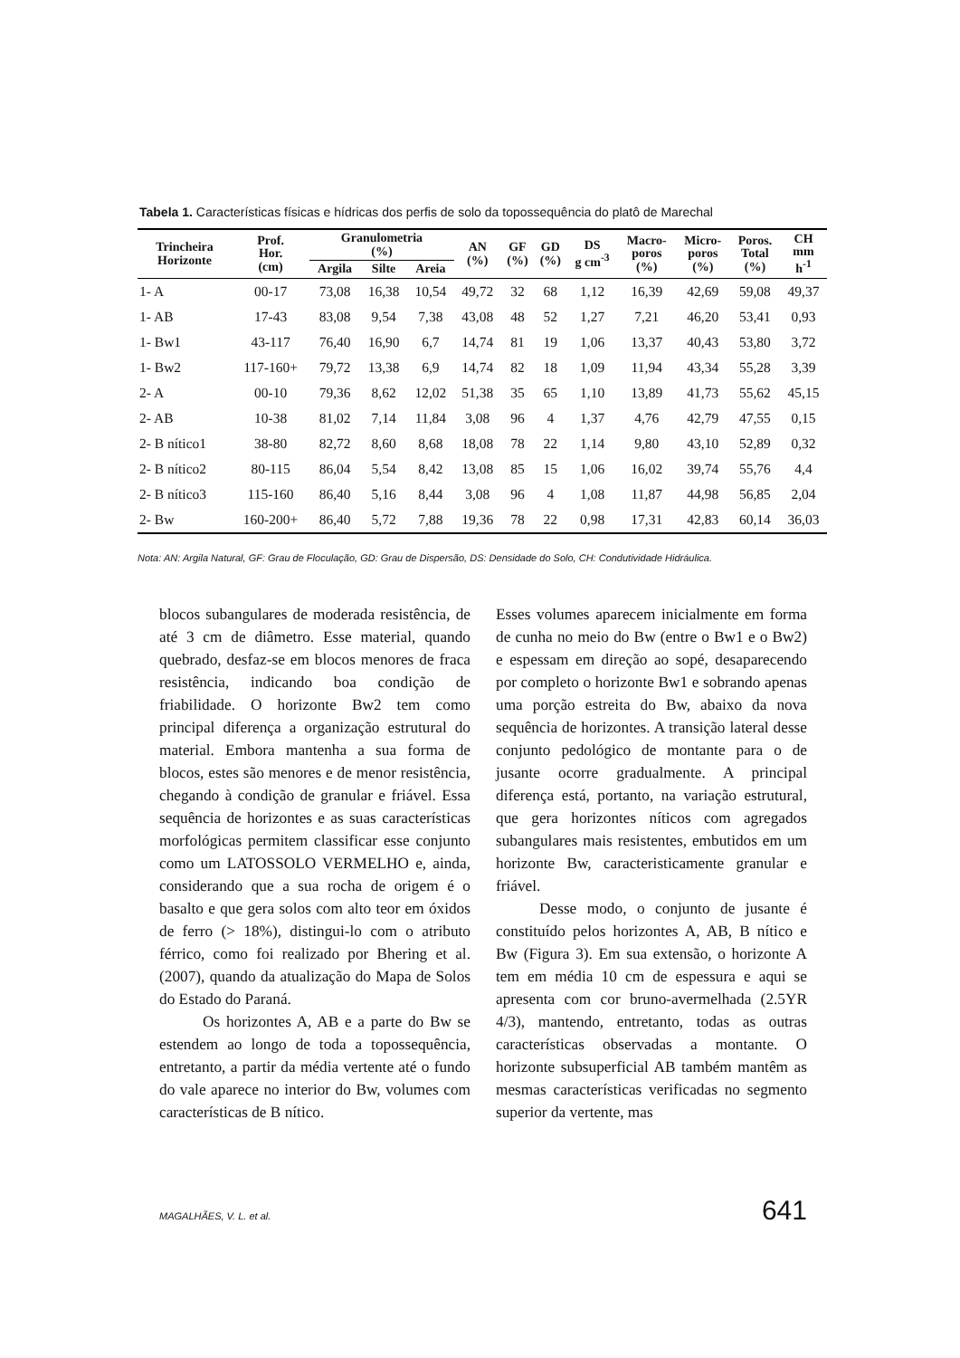Tabela 1. Características físicas e hídricas dos perfis de solo da topossequência do platô de Marechal
| Trincheira Horizonte | Prof. Hor. (cm) | Granulometria (%) | | | AN (%) | GF (%) | GD (%) | DS g cm<sup>-3</sup> | Macro- poros (%) | Micro- poros (%) | Poros. Total (%) | CH mm h<sup>-1</sup> |
| --- | --- | --- | --- | --- | --- | --- | --- | --- | --- | --- | --- | --- |
| | | Argila | Silte | Areia | | | | | | | | |
| 1- A | 00-17 | 73,08 | 16,38 | 10,54 | 49,72 | 32 | 68 | 1,12 | 16,39 | 42,69 | 59,08 | 49,37 |
| 1- AB | 17-43 | 83,08 | 9,54 | 7,38 | 43,08 | 48 | 52 | 1,27 | 7,21 | 46,20 | 53,41 | 0,93 |
| 1- Bw1 | 43-117 | 76,40 | 16,90 | 6,7 | 14,74 | 81 | 19 | 1,06 | 13,37 | 40,43 | 53,80 | 3,72 |
| 1- Bw2 | 117-160+ | 79,72 | 13,38 | 6,9 | 14,74 | 82 | 18 | 1,09 | 11,94 | 43,34 | 55,28 | 3,39 |
| 2- A | 00-10 | 79,36 | 8,62 | 12,02 | 51,38 | 35 | 65 | 1,10 | 13,89 | 41,73 | 55,62 | 45,15 |
| 2- AB | 10-38 | 81,02 | 7,14 | 11,84 | 3,08 | 96 | 4 | 1,37 | 4,76 | 42,79 | 47,55 | 0,15 |
| 2- B nítico1 | 38-80 | 82,72 | 8,60 | 8,68 | 18,08 | 78 | 22 | 1,14 | 9,80 | 43,10 | 52,89 | 0,32 |
| 2- B nítico2 | 80-115 | 86,04 | 5,54 | 8,42 | 13,08 | 85 | 15 | 1,06 | 16,02 | 39,74 | 55,76 | 4,4 |
| 2- B nítico3 | 115-160 | 86,40 | 5,16 | 8,44 | 3,08 | 96 | 4 | 1,08 | 11,87 | 44,98 | 56,85 | 2,04 |
| 2- Bw | 160-200+ | 86,40 | 5,72 | 7,88 | 19,36 | 78 | 22 | 0,98 | 17,31 | 42,83 | 60,14 | 36,03 |
Nota: AN: Argila Natural, GF: Grau de Floculação, GD: Grau de Dispersão, DS: Densidade do Solo, CH: Condutividade Hidráulica.
blocos subangulares de moderada resistência, de até 3 cm de diâmetro. Esse material, quando quebrado, desfaz-se em blocos menores de fraca resistência, indicando boa condição de friabilidade. O horizonte Bw2 tem como principal diferença a organização estrutural do material. Embora mantenha a sua forma de blocos, estes são menores e de menor resistência, chegando à condição de granular e friável. Essa sequência de horizontes e as suas características morfológicas permitem classificar esse conjunto como um LATOSSOLO VERMELHO e, ainda, considerando que a sua rocha de origem é o basalto e que gera solos com alto teor em óxidos de ferro (> 18%), distingui-lo com o atributo férrico, como foi realizado por Bhering et al. (2007), quando da atualização do Mapa de Solos do Estado do Paraná.
Os horizontes A, AB e a parte do Bw se estendem ao longo de toda a topossequência, entretanto, a partir da média vertente até o fundo do vale aparece no interior do Bw, volumes com características de B nítico.
Esses volumes aparecem inicialmente em forma de cunha no meio do Bw (entre o Bw1 e o Bw2) e espessam em direção ao sopé, desaparecendo por completo o horizonte Bw1 e sobrando apenas uma porção estreita do Bw, abaixo da nova sequência de horizontes. A transição lateral desse conjunto pedológico de montante para o de jusante ocorre gradualmente. A principal diferença está, portanto, na variação estrutural, que gera horizontes níticos com agregados subangulares mais resistentes, embutidos em um horizonte Bw, caracteristicamente granular e friável.
Desse modo, o conjunto de jusante é constituído pelos horizontes A, AB, B nítico e Bw (Figura 3). Em sua extensão, o horizonte A tem em média 10 cm de espessura e aqui se apresenta com cor bruno-avermelhada (2.5YR 4/3), mantendo, entretanto, todas as outras características observadas a montante. O horizonte subsuperficial AB também mantêm as mesmas características verificadas no segmento superior da vertente, mas
MAGALHÃES, V. L. et al. 641